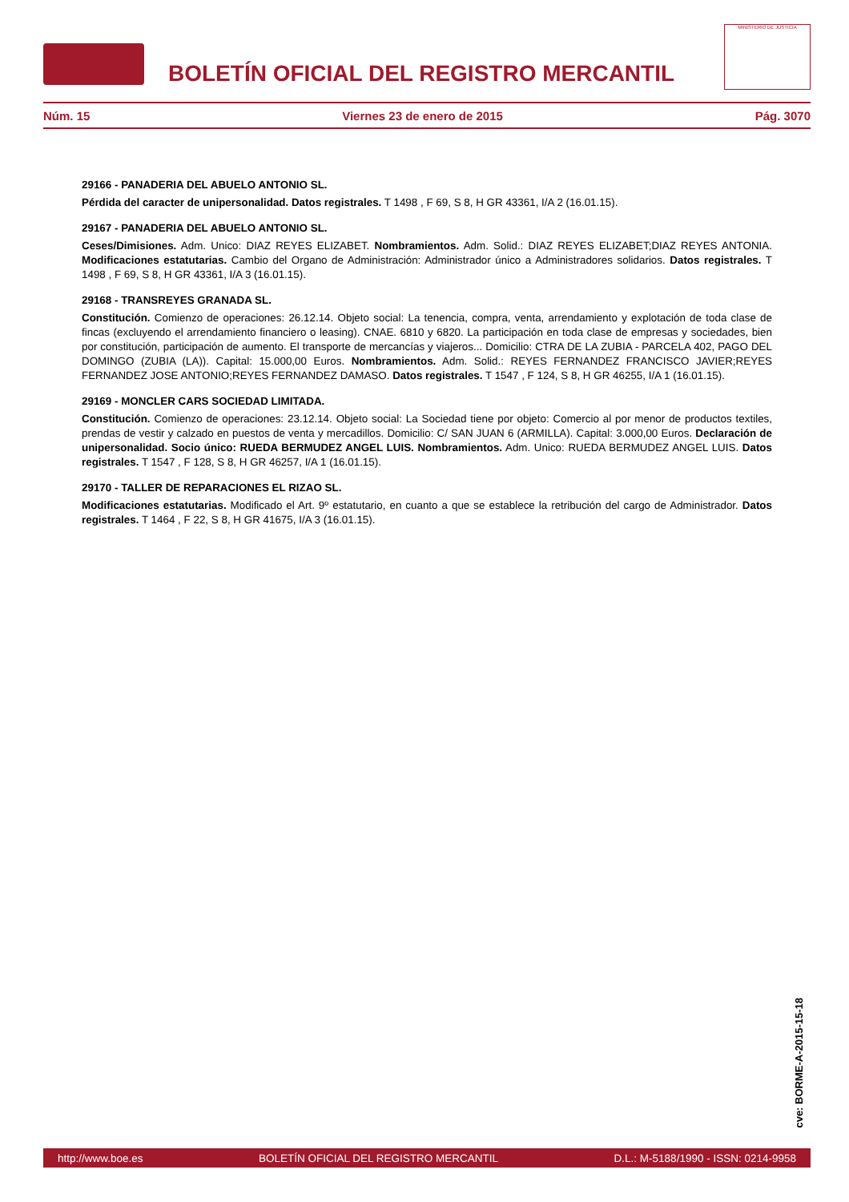BOLETÍN OFICIAL DEL REGISTRO MERCANTIL
MINISTERIO DE JUSTICIA
Núm. 15 Viernes 23 de enero de 2015 Pág. 3070
29166 - PANADERIA DEL ABUELO ANTONIO SL.
Pérdida del caracter de unipersonalidad. Datos registrales. T 1498 , F 69, S 8, H GR 43361, I/A 2 (16.01.15).
29167 - PANADERIA DEL ABUELO ANTONIO SL.
Ceses/Dimisiones. Adm. Unico: DIAZ REYES ELIZABET. Nombramientos. Adm. Solid.: DIAZ REYES ELIZABET;DIAZ REYES ANTONIA. Modificaciones estatutarias. Cambio del Organo de Administración: Administrador único a Administradores solidarios. Datos registrales. T 1498 , F 69, S 8, H GR 43361, I/A 3 (16.01.15).
29168 - TRANSREYES GRANADA SL.
Constitución. Comienzo de operaciones: 26.12.14. Objeto social: La tenencia, compra, venta, arrendamiento y explotación de toda clase de fincas (excluyendo el arrendamiento financiero o leasing). CNAE. 6810 y 6820. La participación en toda clase de empresas y sociedades, bien por constitución, participación de aumento. El transporte de mercancías y viajeros... Domicilio: CTRA DE LA ZUBIA - PARCELA 402, PAGO DEL DOMINGO (ZUBIA (LA)). Capital: 15.000,00 Euros. Nombramientos. Adm. Solid.: REYES FERNANDEZ FRANCISCO JAVIER;REYES FERNANDEZ JOSE ANTONIO;REYES FERNANDEZ DAMASO. Datos registrales. T 1547 , F 124, S 8, H GR 46255, I/A 1 (16.01.15).
29169 - MONCLER CARS SOCIEDAD LIMITADA.
Constitución. Comienzo de operaciones: 23.12.14. Objeto social: La Sociedad tiene por objeto: Comercio al por menor de productos textiles, prendas de vestir y calzado en puestos de venta y mercadillos. Domicilio: C/ SAN JUAN 6 (ARMILLA). Capital: 3.000,00 Euros. Declaración de unipersonalidad. Socio único: RUEDA BERMUDEZ ANGEL LUIS. Nombramientos. Adm. Unico: RUEDA BERMUDEZ ANGEL LUIS. Datos registrales. T 1547 , F 128, S 8, H GR 46257, I/A 1 (16.01.15).
29170 - TALLER DE REPARACIONES EL RIZAO SL.
Modificaciones estatutarias. Modificado el Art. 9º estatutario, en cuanto a que se establece la retribución del cargo de Administrador. Datos registrales. T 1464 , F 22, S 8, H GR 41675, I/A 3 (16.01.15).
cve: BORME-A-2015-15-18
http://www.boe.es BOLETÍN OFICIAL DEL REGISTRO MERCANTIL D.L.: M-5188/1990 - ISSN: 0214-9958